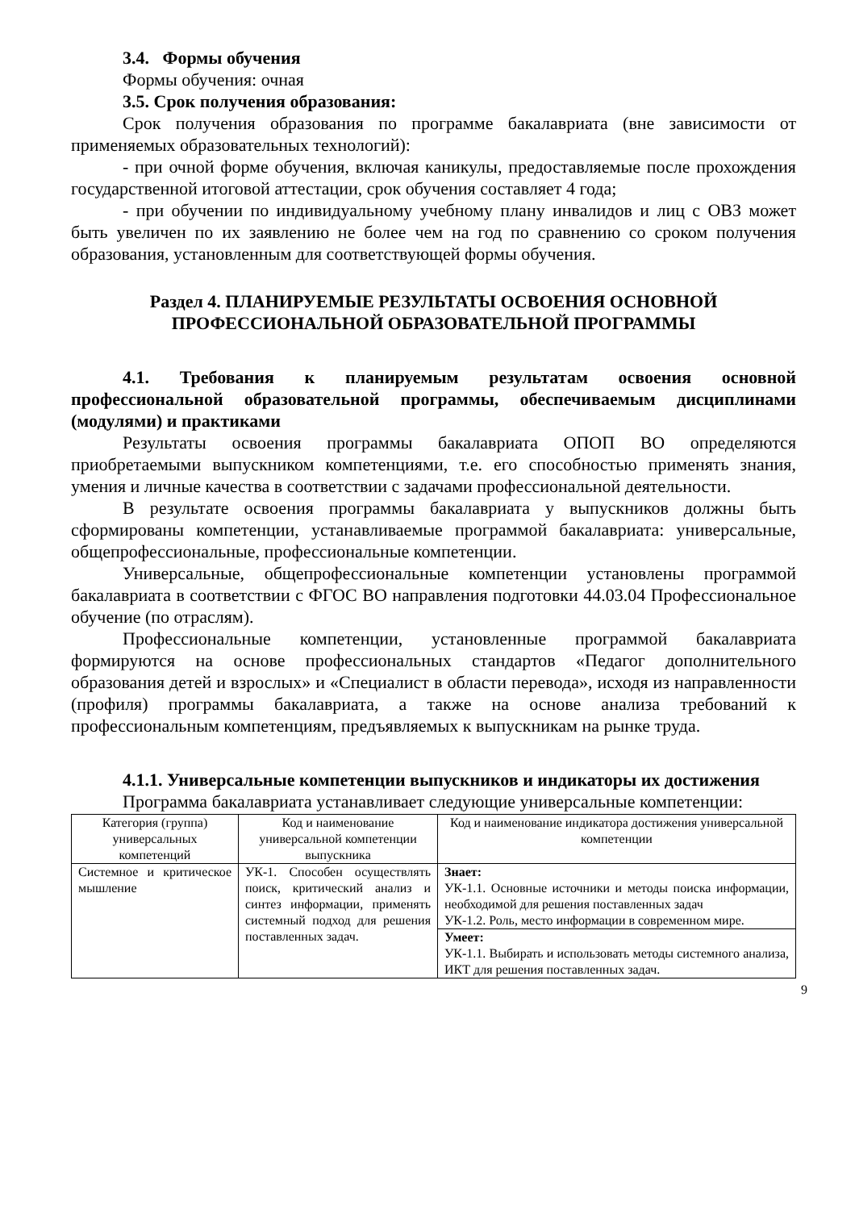3.4. Формы обучения
Формы обучения: очная
3.5. Срок получения образования:
Срок получения образования по программе бакалавриата (вне зависимости от применяемых образовательных технологий):
- при очной форме обучения, включая каникулы, предоставляемые после прохождения государственной итоговой аттестации, срок обучения составляет 4 года;
- при обучении по индивидуальному учебному плану инвалидов и лиц с ОВЗ может быть увеличен по их заявлению не более чем на год по сравнению со сроком получения образования, установленным для соответствующей формы обучения.
Раздел 4. ПЛАНИРУЕМЫЕ РЕЗУЛЬТАТЫ ОСВОЕНИЯ ОСНОВНОЙ
ПРОФЕССИОНАЛЬНОЙ ОБРАЗОВАТЕЛЬНОЙ ПРОГРАММЫ
4.1. Требования к планируемым результатам освоения основной профессиональной образовательной программы, обеспечиваемым дисциплинами (модулями) и практиками
Результаты освоения программы бакалавриата ОПОП ВО определяются приобретаемыми выпускником компетенциями, т.е. его способностью применять знания, умения и личные качества в соответствии с задачами профессиональной деятельности.
В результате освоения программы бакалавриата у выпускников должны быть сформированы компетенции, устанавливаемые программой бакалавриата: универсальные, общепрофессиональные, профессиональные компетенции.
Универсальные, общепрофессиональные компетенции установлены программой бакалавриата в соответствии с ФГОС ВО направления подготовки 44.03.04 Профессиональное обучение (по отраслям).
Профессиональные компетенции, установленные программой бакалавриата формируются на основе профессиональных стандартов «Педагог дополнительного образования детей и взрослых» и «Специалист в области перевода», исходя из направленности (профиля) программы бакалавриата, а также на основе анализа требований к профессиональным компетенциям, предъявляемых к выпускникам на рынке труда.
4.1.1. Универсальные компетенции выпускников и индикаторы их достижения
Программа бакалавриата устанавливает следующие универсальные компетенции:
| Категория (группа) универсальных компетенций | Код и наименование универсальной компетенции выпускника | Код и наименование индикатора достижения универсальной компетенции |
| --- | --- | --- |
| Системное и критическое мышление | УК-1. Способен осуществлять поиск, критический анализ и синтез информации, применять системный подход для решения поставленных задач. | Знает: УК-1.1. Основные источники и методы поиска информации, необходимой для решения поставленных задач УК-1.2. Роль, место информации в современном мире. |
| | | Умеет: УК-1.1. Выбирать и использовать методы системного анализа, ИКТ для решения поставленных задач. |
9